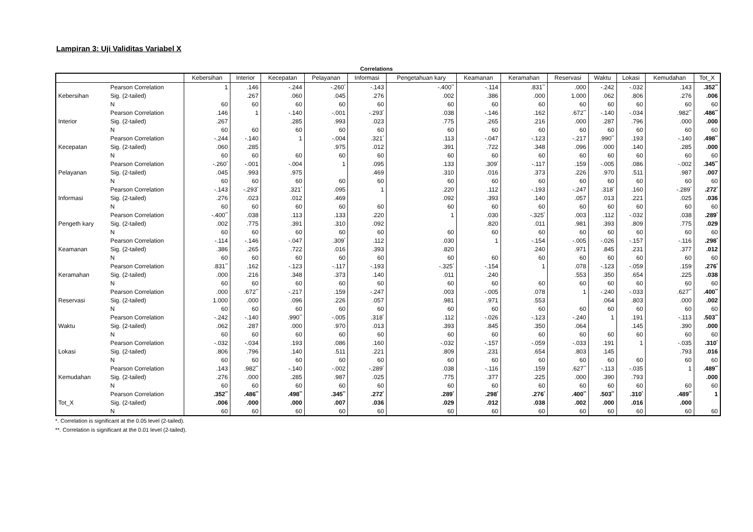Lampiran 3: Uji Validitas Variabel X
Correlations
| | | Kebersihan | Interior | Kecepatan | Pelayanan | Informasi | Pengetahuan kary | Keamanan | Keramahan | Reservasi | Waktu | Lokasi | Kemudahan | Tot_X |
| --- | --- | --- | --- | --- | --- | --- | --- | --- | --- | --- | --- | --- | --- | --- |
| Kebersihan | Pearson Correlation | 1 | .146 | -.244 | -.260<sup>*</sup> | -.143 | -.400<sup>**</sup> | -.114 | .831<sup>**</sup> | .000 | -.242 | -.032 | .143 | .352<sup>**</sup> |
| | Sig. (2-tailed) | | .267 | .060 | .045 | .276 | .002 | .386 | .000 | 1.000 | .062 | .806 | .276 | .006 |
| | N | 60 | 60 | 60 | 60 | 60 | 60 | 60 | 60 | 60 | 60 | 60 | 60 | 60 |
| Interior | Pearson Correlation | .146 | 1 | -.140 | -.001 | -.293<sup>*</sup> | .038 | -.146 | .162 | .672<sup>**</sup> | -.140 | -.034 | .982<sup>**</sup> | .486<sup>**</sup> |
| | Sig. (2-tailed) | .267 | | .285 | .993 | .023 | .775 | .265 | .216 | .000 | .287 | .796 | .000 | .000 |
| | N | 60 | 60 | 60 | 60 | 60 | 60 | 60 | 60 | 60 | 60 | 60 | 60 | 60 |
| Kecepatan | Pearson Correlation | -.244 | -.140 | 1 | -.004 | .321<sup>*</sup> | .113 | -.047 | -.123 | -.217 | .990<sup>**</sup> | .193 | -.140 | .498<sup>**</sup> |
| | Sig. (2-tailed) | .060 | .285 | | .975 | .012 | .391 | .722 | .348 | .096 | .000 | .140 | .285 | .000 |
| | N | 60 | 60 | 60 | 60 | 60 | 60 | 60 | 60 | 60 | 60 | 60 | 60 | 60 |
| Pelayanan | Pearson Correlation | -.260<sup>*</sup> | -.001 | -.004 | 1 | .095 | .133 | .309<sup>*</sup> | -.117 | .159 | -.005 | .086 | -.002 | .345<sup>**</sup> |
| | Sig. (2-tailed) | .045 | .993 | .975 | | .469 | .310 | .016 | .373 | .226 | .970 | .511 | .987 | .007 |
| | N | 60 | 60 | 60 | 60 | 60 | 60 | 60 | 60 | 60 | 60 | 60 | 60 | 60 |
| Informasi | Pearson Correlation | -.143 | -.293<sup>*</sup> | .321<sup>*</sup> | .095 | 1 | .220 | .112 | -.193 | -.247 | .318<sup>*</sup> | .160 | -.289<sup>*</sup> | .272<sup>*</sup> |
| | Sig. (2-tailed) | .276 | .023 | .012 | .469 | | .092 | .393 | .140 | .057 | .013 | .221 | .025 | .036 |
| | N | 60 | 60 | 60 | 60 | 60 | 60 | 60 | 60 | 60 | 60 | 60 | 60 | 60 |
| Pengeth kary | Pearson Correlation | -.400<sup>**</sup> | .038 | .113 | .133 | .220 | 1 | .030 | -.325<sup>*</sup> | .003 | .112 | -.032 | .038 | .289<sup>*</sup> |
| | Sig. (2-tailed) | .002 | .775 | .391 | .310 | .092 | | .820 | .011 | .981 | .393 | .809 | .775 | .029 |
| | N | 60 | 60 | 60 | 60 | 60 | 60 | 60 | 60 | 60 | 60 | 60 | 60 | 60 |
| Keamanan | Pearson Correlation | -.114 | -.146 | -.047 | .309<sup>*</sup> | .112 | .030 | 1 | -.154 | -.005 | -.026 | -.157 | -.116 | .298<sup>*</sup> |
| | Sig. (2-tailed) | .386 | .265 | .722 | .016 | .393 | .820 | | .240 | .971 | .845 | .231 | .377 | .012 |
| | N | 60 | 60 | 60 | 60 | 60 | 60 | 60 | 60 | 60 | 60 | 60 | 60 | 60 |
| Keramahan | Pearson Correlation | .831<sup>**</sup> | .162 | -.123 | -.117 | -.193 | -.325<sup>*</sup> | -.154 | 1 | .078 | -.123 | -.059 | .159 | .276<sup>*</sup> |
| | Sig. (2-tailed) | .000 | .216 | .348 | .373 | .140 | .011 | .240 | | .553 | .350 | .654 | .225 | .038 |
| | N | 60 | 60 | 60 | 60 | 60 | 60 | 60 | 60 | 60 | 60 | 60 | 60 | 60 |
| Reservasi | Pearson Correlation | .000 | .672<sup>**</sup> | -.217 | .159 | -.247 | .003 | -.005 | .078 | 1 | -.240 | -.033 | .627<sup>**</sup> | .400<sup>**</sup> |
| | Sig. (2-tailed) | 1.000 | .000 | .096 | .226 | .057 | .981 | .971 | .553 | | .064 | .803 | .000 | .002 |
| | N | 60 | 60 | 60 | 60 | 60 | 60 | 60 | 60 | 60 | 60 | 60 | 60 | 60 |
| Waktu | Pearson Correlation | -.242 | -.140 | .990<sup>**</sup> | -.005 | .318<sup>*</sup> | .112 | -.026 | -.123 | -.240 | 1 | .191 | -.113 | .503<sup>**</sup> |
| | Sig. (2-tailed) | .062 | .287 | .000 | .970 | .013 | .393 | .845 | .350 | .064 | | .145 | .390 | .000 |
| | N | 60 | 60 | 60 | 60 | 60 | 60 | 60 | 60 | 60 | 60 | 60 | 60 | 60 |
| Lokasi | Pearson Correlation | -.032 | -.034 | .193 | .086 | .160 | -.032 | -.157 | -.059 | -.033 | .191 | 1 | -.035 | .310<sup>*</sup> |
| | Sig. (2-tailed) | .806 | .796 | .140 | .511 | .221 | .809 | .231 | .654 | .803 | .145 | | .793 | .016 |
| | N | 60 | 60 | 60 | 60 | 60 | 60 | 60 | 60 | 60 | 60 | 60 | 60 | 60 |
| Kemudahan | Pearson Correlation | .143 | .982<sup>**</sup> | -.140 | -.002 | -.289<sup>*</sup> | .038 | -.116 | .159 | .627<sup>**</sup> | -.113 | -.035 | 1 | .489<sup>**</sup> |
| | Sig. (2-tailed) | .276 | .000 | .285 | .987 | .025 | .775 | .377 | .225 | .000 | .390 | .793 | | .000 |
| | N | 60 | 60 | 60 | 60 | 60 | 60 | 60 | 60 | 60 | 60 | 60 | 60 | 60 |
| Tot_X | Pearson Correlation | .352<sup>**</sup> | .486<sup>**</sup> | .498<sup>**</sup> | .345<sup>**</sup> | .272<sup>*</sup> | .289<sup>*</sup> | .298<sup>*</sup> | .276<sup>*</sup> | .400<sup>**</sup> | .503<sup>**</sup> | .310<sup>*</sup> | .489<sup>**</sup> | 1 |
| | Sig. (2-tailed) | .006 | .000 | .000 | .007 | .036 | .029 | .012 | .038 | .002 | .000 | .016 | .000 | |
| | N | 60 | 60 | 60 | 60 | 60 | 60 | 60 | 60 | 60 | 60 | 60 | 60 | 60 |
*. Correlation is significant at the 0.05 level (2-tailed).
**. Correlation is significant at the 0.01 level (2-tailed).